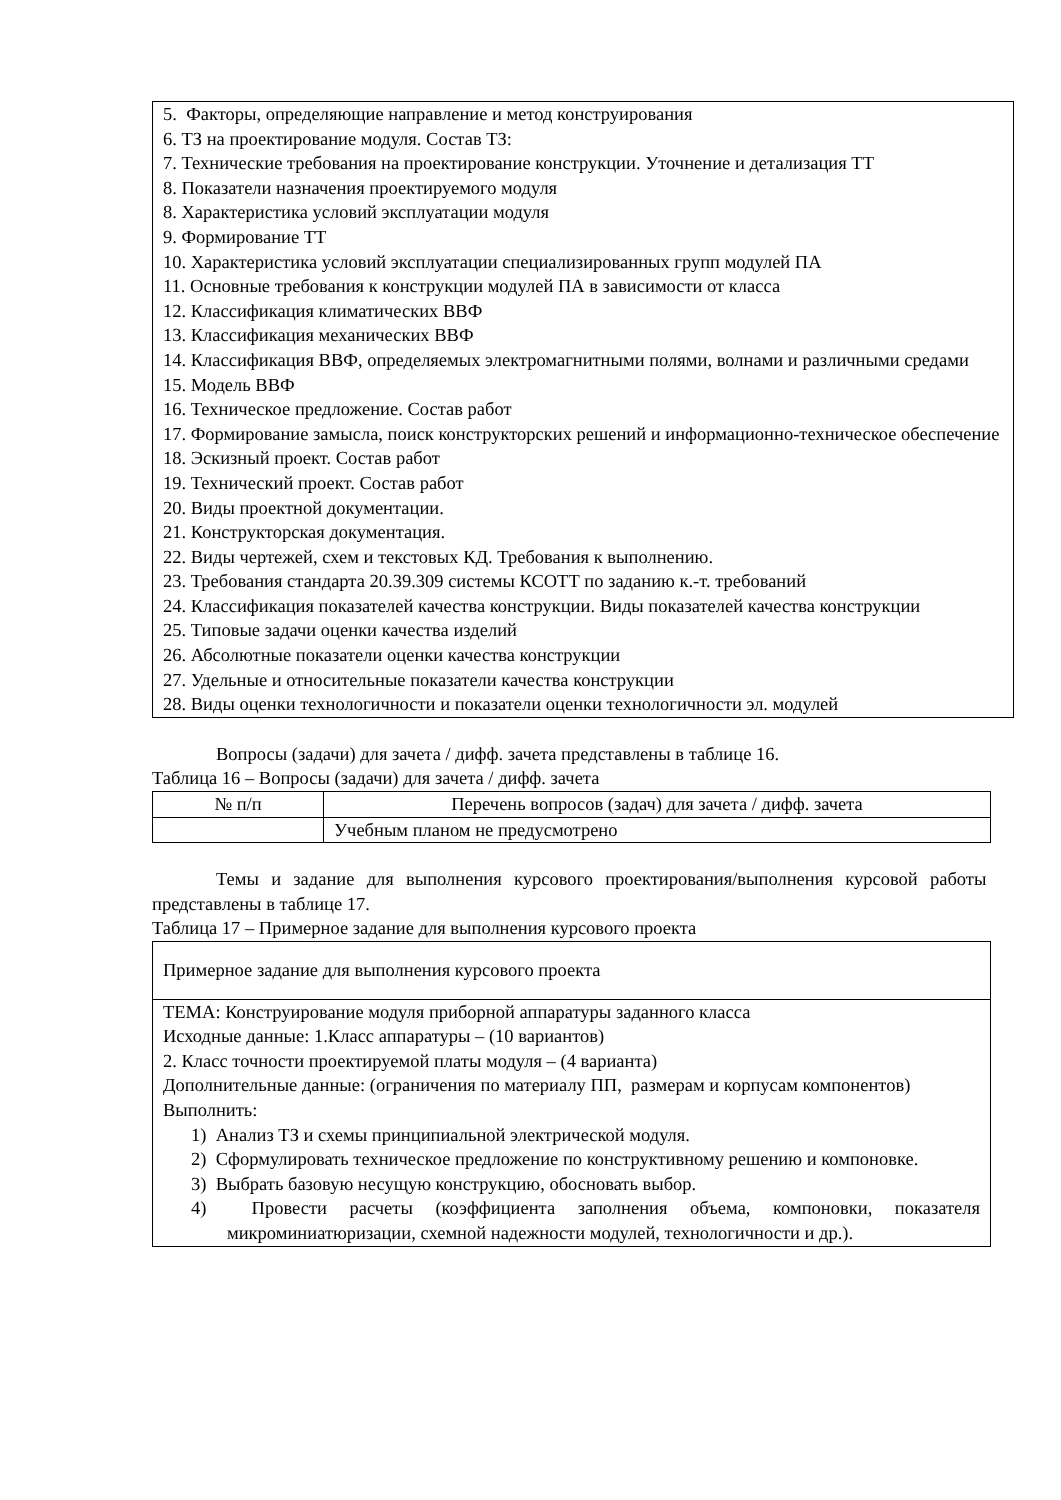5. Факторы, определяющие направление и метод конструирования
6. ТЗ на проектирование модуля. Состав ТЗ:
7. Технические требования на проектирование конструкции. Уточнение и детализация ТТ
8. Показатели назначения проектируемого модуля
8. Характеристика условий эксплуатации модуля
9. Формирование ТТ
10. Характеристика условий эксплуатации специализированных групп модулей ПА
11. Основные требования к конструкции модулей ПА в зависимости от класса
12. Классификация климатических ВВФ
13. Классификация механических ВВФ
14. Классификация ВВФ, определяемых электромагнитными полями, волнами и различными средами
15. Модель ВВФ
16. Техническое предложение. Состав работ
17. Формирование замысла, поиск конструкторских решений и информационно-техническое обеспечение
18. Эскизный проект. Состав работ
19. Технический проект. Состав работ
20. Виды проектной документации.
21. Конструкторская документация.
22. Виды чертежей, схем и текстовых КД. Требования к выполнению.
23. Требования стандарта 20.39.309 системы КСОТТ по заданию к.-т. требований
24. Классификация показателей качества конструкции. Виды показателей качества конструкции
25. Типовые задачи оценки качества изделий
26. Абсолютные показатели оценки качества конструкции
27. Удельные и относительные показатели качества конструкции
28. Виды оценки технологичности и показатели оценки технологичности эл. модулей
Вопросы (задачи) для зачета / дифф. зачета представлены в таблице 16.
Таблица 16 – Вопросы (задачи) для зачета / дифф. зачета
| № п/п | Перечень вопросов (задач) для зачета / дифф. зачета |
| --- | --- |
| | Учебным планом не предусмотрено |
Темы и задание для выполнения курсового проектирования/выполнения курсовой работы представлены в таблице 17.
Таблица 17 – Примерное задание для выполнения курсового проекта
| Примерное задание для выполнения курсового проекта |
| ТЕМА: Конструирование модуля приборной аппаратуры заданного класса Исходные данные: 1.Класс аппаратуры – (10 вариантов) 2. Класс точности проектируемой платы модуля – (4 варианта) Дополнительные данные: (ограничения по материалу ПП, размерам и корпусам компонентов) Выполнить: 1) Анализ ТЗ и схемы принципиальной электрической модуля. 2) Сформулировать техническое предложение по конструктивному решению и компоновке. 3) Выбрать базовую несущую конструкцию, обосновать выбор. 4) Провести расчеты (коэффициента заполнения объема, компоновки, показателя микроминиатюризации, схемной надежности модулей, технологичности и др.). |